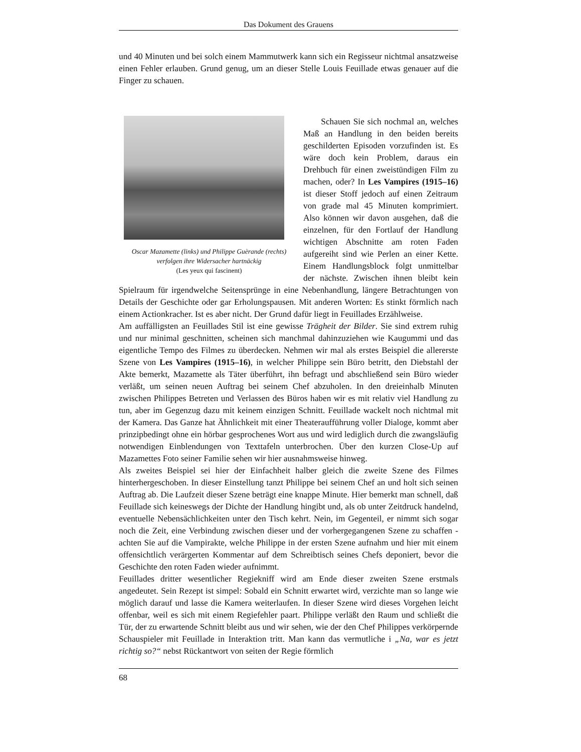Das Dokument des Grauens
und 40 Minuten und bei solch einem Mammutwerk kann sich ein Regisseur nichtmal ansatzweise einen Fehler erlauben. Grund genug, um an dieser Stelle Louis Feuillade etwas genauer auf die Finger zu schauen.
Oscar Mazamette (links) und Philippe Guèrande (rechts) verfolgen ihre Widersacher hartnäckig
(Les yeux qui fascinent)
Schauen Sie sich nochmal an, welches Maß an Handlung in den beiden bereits geschilderten Episoden vorzufinden ist. Es wäre doch kein Problem, daraus ein Drehbuch für einen zweistündigen Film zu machen, oder? In Les Vampires (1915–16) ist dieser Stoff jedoch auf einen Zeitraum von grade mal 45 Minuten komprimiert. Also können wir davon ausgehen, daß die einzelnen, für den Fortlauf der Handlung wichtigen Abschnitte am roten Faden aufgereiht sind wie Perlen an einer Kette. Einem Handlungsblock folgt unmittelbar der nächste. Zwischen ihnen bleibt kein Spielraum für irgendwelche Seitensprünge in eine Nebenhandlung, längere Betrachtungen von Details der Geschichte oder gar Erholungspausen. Mit anderen Worten: Es stinkt förmlich nach einem Actionkracher. Ist es aber nicht. Der Grund dafür liegt in Feuillades Erzählweise.
Am auffälligsten an Feuillades Stil ist eine gewisse Trägheit der Bilder. Sie sind extrem ruhig und nur minimal geschnitten, scheinen sich manchmal dahinzuziehen wie Kaugummi und das eigentliche Tempo des Filmes zu überdecken. Nehmen wir mal als erstes Beispiel die allererste Szene von Les Vampires (1915–16), in welcher Philippe sein Büro betritt, den Diebstahl der Akte bemerkt, Mazamette als Täter überführt, ihn befragt und abschließend sein Büro wieder verläßt, um seinen neuen Auftrag bei seinem Chef abzuholen. In den dreieinhalb Minuten zwischen Philippes Betreten und Verlassen des Büros haben wir es mit relativ viel Handlung zu tun, aber im Gegenzug dazu mit keinem einzigen Schnitt. Feuillade wackelt noch nichtmal mit der Kamera. Das Ganze hat Ähnlichkeit mit einer Theateraufführung voller Dialoge, kommt aber prinzipbedingt ohne ein hörbar gesprochenes Wort aus und wird lediglich durch die zwangsläufig notwendigen Einblendungen von Texttafeln unterbrochen. Über den kurzen Close-Up auf Mazamettes Foto seiner Familie sehen wir hier ausnahmsweise hinweg.
Als zweites Beispiel sei hier der Einfachheit halber gleich die zweite Szene des Filmes hinterhergeschoben. In dieser Einstellung tanzt Philippe bei seinem Chef an und holt sich seinen Auftrag ab. Die Laufzeit dieser Szene beträgt eine knappe Minute. Hier bemerkt man schnell, daß Feuillade sich keineswegs der Dichte der Handlung hingibt und, als ob unter Zeitdruck handelnd, eventuelle Nebensächlichkeiten unter den Tisch kehrt. Nein, im Gegenteil, er nimmt sich sogar noch die Zeit, eine Verbindung zwischen dieser und der vorhergegangenen Szene zu schaffen - achten Sie auf die Vampirakte, welche Philippe in der ersten Szene aufnahm und hier mit einem offensichtlich verärgerten Kommentar auf dem Schreibtisch seines Chefs deponiert, bevor die Geschichte den roten Faden wieder aufnimmt.
Feuillades dritter wesentlicher Regiekniff wird am Ende dieser zweiten Szene erstmals angedeutet. Sein Rezept ist simpel: Sobald ein Schnitt erwartet wird, verzichte man so lange wie möglich darauf und lasse die Kamera weiterlaufen. In dieser Szene wird dieses Vorgehen leicht offenbar, weil es sich mit einem Regiefehler paart. Philippe verläßt den Raum und schließt die Tür, der zu erwartende Schnitt bleibt aus und wir sehen, wie der den Chef Philippes verkörpernde Schauspieler mit Feuillade in Interaktion tritt. Man kann das vermutliche i „Na, war es jetzt richtig so?“ nebst Rückantwort von seiten der Regie förmlich
68